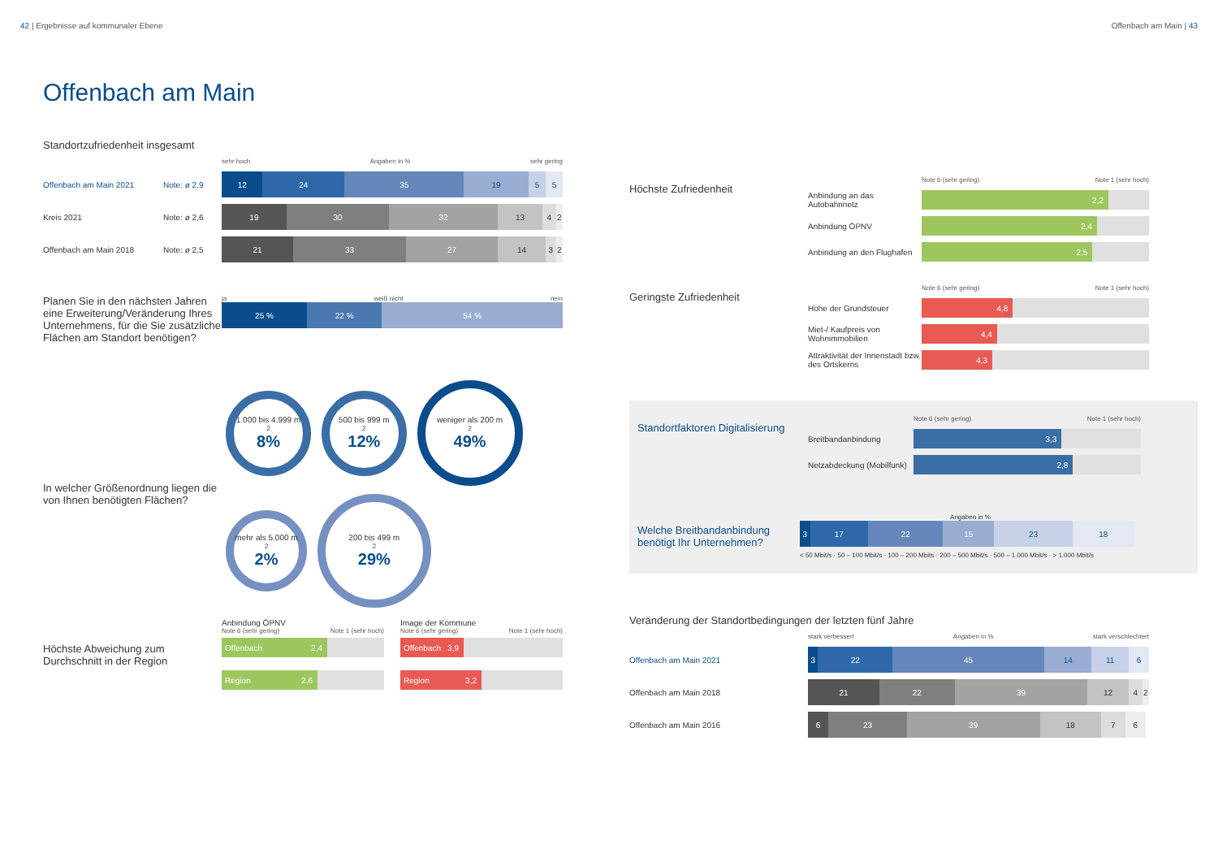42 | Ergebnisse auf kommunaler Ebene
Offenbach am Main
Standortzufriedenheit insgesamt
sehr hoch Angaben in % sehr gering
Offenbach am Main 2021 Note: ø 2,9
12 24 35 19 5 5
Kreis 2021 Note: ø 2,6
19 30 32 13 4 2
Offenbach am Main 2018 Note: ø 2,5
21 33 27 14 3 2
Planen Sie in den nächsten Jahren eine Erweiterung/Veränderung Ihres Unternehmens, für die Sie zusätzliche Flächen am Standort benötigen?
ja weiß nicht nein
25 % 22 % 54 %
In welcher Größenordnung liegen die von Ihnen benötigten Flächen?
1.000 bis 4.999 m<sup>2</sup> 8% 500 bis 999 m<sup>2</sup> 12% weniger als 200 m<sup>2</sup> 49% mehr als 5.000 m<sup>2</sup> 2% 200 bis 499 m<sup>2</sup> 29%
Höchste Abweichung zum Durchschnitt in der Region
Anbindung ÖPNV
Note 6 (sehr gering) Note 1 (sehr hoch)
Offenbach 2,4
Region 2,6
Image der Kommune
Note 6 (sehr gering) Note 1 (sehr hoch)
Offenbach 3,9
Region 3,2
Offenbach am Main | 43
Höchste Zufriedenheit
Note 6 (sehr gering) Note 1 (sehr hoch)
Anbindung an das Autobahnnetz
2,2
Anbindung ÖPNV
2,4
Anbindung an den Flughafen
2,5
Geringste Zufriedenheit
Note 6 (sehr gering) Note 1 (sehr hoch)
Höhe der Grundsteuer
4,8
Miet-/ Kaufpreis von Wohnimmobilien
4,4
Attraktivität der Innenstadt bzw. des Ortskerns
4,3
Standortfaktoren Digitalisierung
Note 6 (sehr gering) Note 1 (sehr hoch)
Breitbandanbindung
3,3
Netzabdeckung (Mobilfunk)
2,8
Welche Breitbandanbindung benötigt Ihr Unternehmen?
Angaben in %
3 17 22 15 23 18
< 50 Mbit/s · 50 – 100 Mbit/s · 100 – 200 Mbits · 200 – 500 Mbit/s · 500 – 1.000 Mbit/s · > 1.000 Mbit/s
Veränderung der Standortbedingungen der letzten fünf Jahre
stark verbessert Angaben in % stark verschlechtert
Offenbach am Main 2021
3 22 45 14 11 6
Offenbach am Main 2018
21 22 39 12 4 2
Offenbach am Main 2016
6 23 39 18 7 6